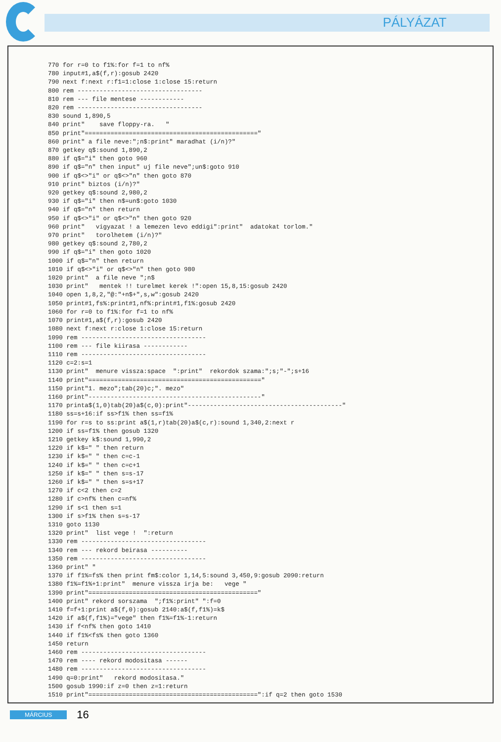PÁLYÁZAT
770 for r=0 to f1%:for f=1 to nf%
780 input#1,a$(f,r):gosub 2420
790 next f:next r:f1=1:close 1:close 15:return
800 rem ----------------------------------
810 rem --- file mentese ------------
820 rem ----------------------------------
830 sound 1,890,5
840 print"    save floppy-ra.   "
850 print"==============================================="
860 print" a file neve:";n$:print" maradhat (i/n)?"
870 getkey q$:sound 1,890,2
880 if q$="i" then goto 960
890 if q$="n" then input" uj file neve";un$:goto 910
900 if q$<>"i" or q$<>"n" then goto 870
910 print" biztos (i/n)?"
920 getkey q$:sound 2,980,2
930 if q$="i" then n$=un$:goto 1030
940 if q$="n" then return
950 if q$<>"i" or q$<>"n" then goto 920
960 print"   vigyazat ! a lemezen levo eddigi":print"  adatokat torlom."
970 print"   torolhetem (i/n)?"
980 getkey q$:sound 2,780,2
990 if q$="i" then goto 1020
1000 if q$="n" then return
1010 if q$<>"i" or q$<>"n" then goto 980
1020 print"  a file neve ";n$
1030 print"   mentek !! turelmet kerek !":open 15,8,15:gosub 2420
1040 open 1,8,2,"@:"+n$+",s,w":gosub 2420
1050 print#1,fs%:print#1,nf%:print#1,f1%:gosub 2420
1060 for r=0 to f1%:for f=1 to nf%
1070 print#1,a$(f,r):gosub 2420
1080 next f:next r:close 1:close 15:return
1090 rem ----------------------------------
1100 rem --- file kiirasa ------------
1110 rem ----------------------------------
1120 c=2:s=1
1130 print"  menure vissza:space  ":print"  rekordok szama:";s;"-";s+16
1140 print"==============================================="
1150 print"1. mezo";tab(20)c;". mezo"
1160 print"-----------------------------------------------"
1170 printa$(1,0)tab(20)a$(c,0):print"------------------------------------------"
1180 ss=s+16:if ss>f1% then ss=f1%
1190 for r=s to ss:print a$(1,r)tab(20)a$(c,r):sound 1,340,2:next r
1200 if ss=f1% then gosub 1320
1210 getkey k$:sound 1,990,2
1220 if k$=" " then return
1230 if k$=" " then c=c-1
1240 if k$=" " then c=c+1
1250 if k$=" " then s=s-17
1260 if k$=" " then s=s+17
1270 if c<2 then c=2
1280 if c>nf% then c=nf%
1290 if s<1 then s=1
1300 if s>f1% then s=s-17
1310 goto 1130
1320 print"  list vege !  ":return
1330 rem ----------------------------------
1340 rem --- rekord beirasa ----------
1350 rem ----------------------------------
1360 print" "
1370 if f1%=fs% then print fm$:color 1,14,5:sound 3,450,9:gosub 2090:return
1380 f1%=f1%+1:print"  menure vissza irja be:   vege "
1390 print"=============================================="
1400 print" rekord sorszama  ";f1%:print" ":f=0
1410 f=f+1:print a$(f,0):gosub 2140:a$(f,f1%)=k$
1420 if a$(f,f1%)="vege" then f1%=f1%-1:return
1430 if f<nf% then goto 1410
1440 if f1%<fs% then goto 1360
1450 return
1460 rem ----------------------------------
1470 rem ---- rekord modositasa ------
1480 rem ----------------------------------
1490 q=0:print"   rekord modositasa."
1500 gosub 1990:if z=0 then z=1:return
1510 print"==============================================":if q=2 then goto 1530
MÁRCIUS 16